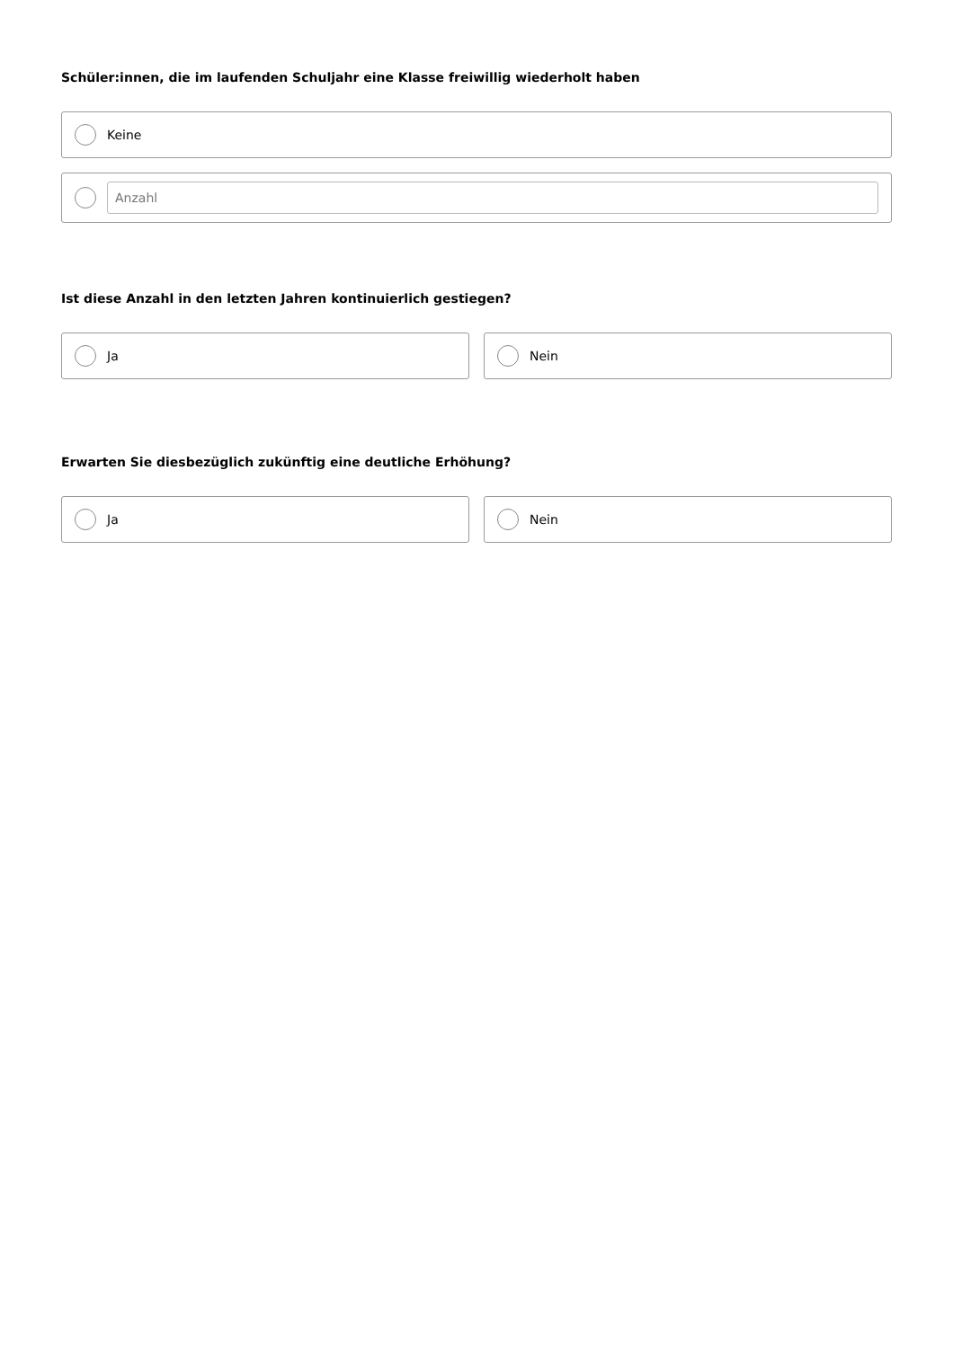Schüler:innen, die im laufenden Schuljahr eine Klasse freiwillig wiederholt haben
Keine
Anzahl
Ist diese Anzahl in den letzten Jahren kontinuierlich gestiegen?
Ja Nein
Erwarten Sie diesbezüglich zukünftig eine deutliche Erhöhung?
Ja Nein